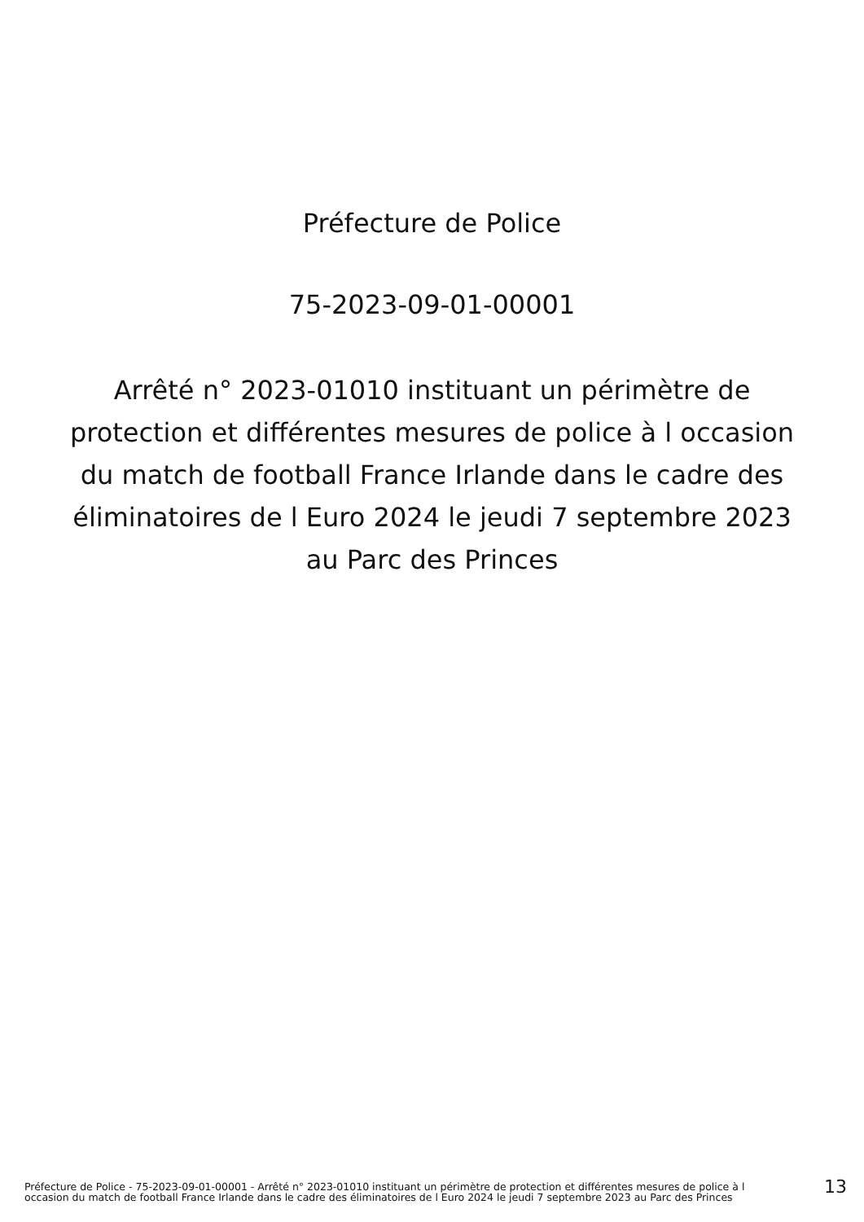Préfecture de Police
75-2023-09-01-00001
Arrêté n° 2023-01010 instituant un périmètre de protection et différentes mesures de police à l occasion du match de football France Irlande dans le cadre des éliminatoires de l Euro 2024 le jeudi 7 septembre 2023 au Parc des Princes
Préfecture de Police - 75-2023-09-01-00001 - Arrêté n° 2023-01010 instituant un périmètre de protection et différentes mesures de police à l occasion du match de football France Irlande dans le cadre des éliminatoires de l Euro 2024 le jeudi 7 septembre 2023 au Parc des Princes
13